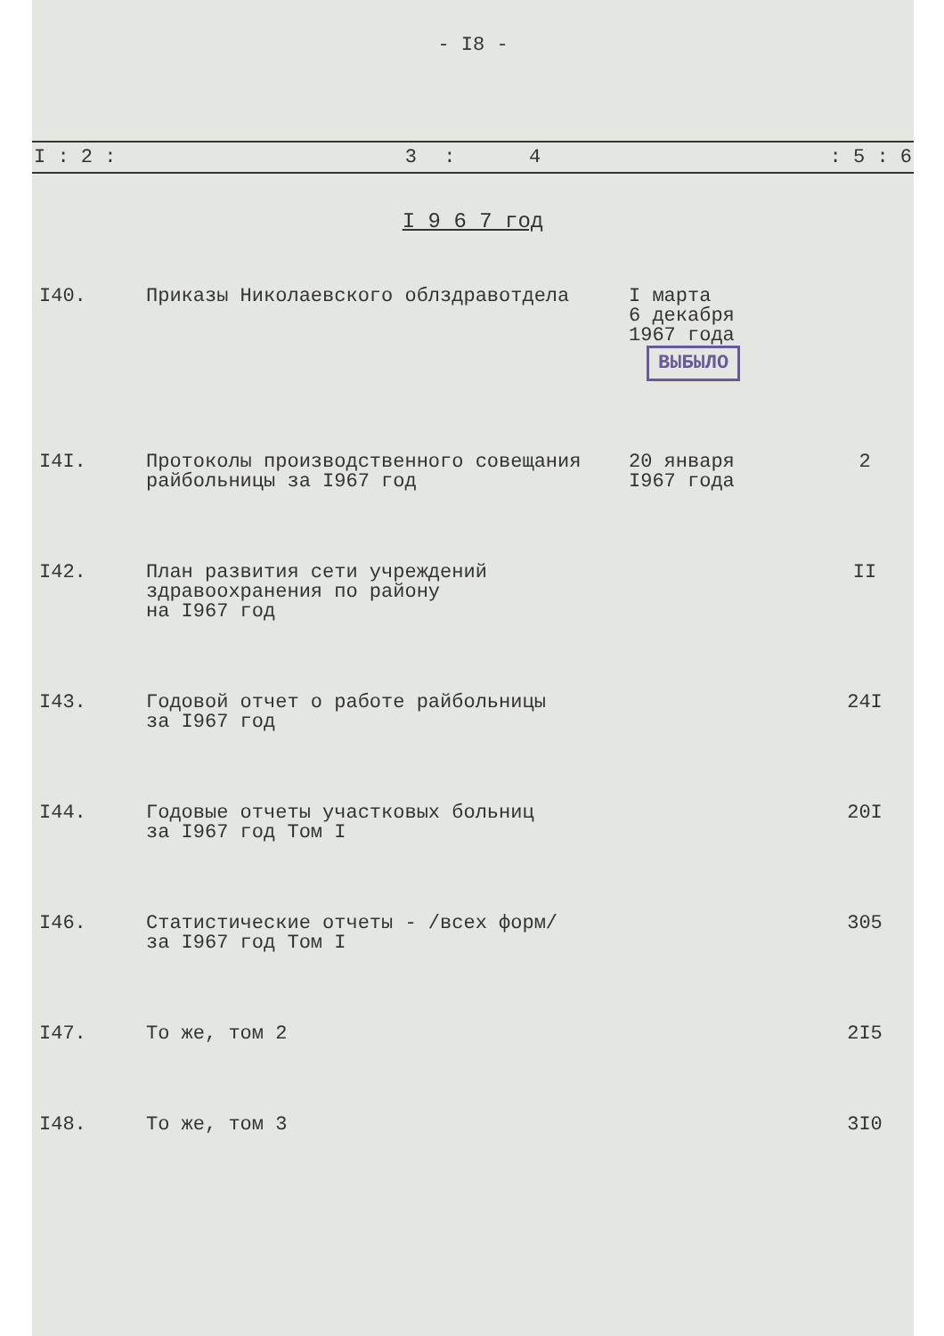- I8 -
| I : 2 : | 3 | : | 4 | : 5 : 6 |
I 9 6 7 год
| I40. | Приказы Николаевского облздравотдела | I марта 6 декабря 1967 года ВЫБЫЛО | |
| I4I. | Протоколы производственного совещания райбольницы за I967 год | 20 января I967 года | 2 |
| I42. | План развития сети учреждений здравоохранения по району на I967 год | | II |
| I43. | Годовой отчет о работе райбольницы за I967 год | | 24I |
| I44. | Годовые отчеты участковых больниц за I967 год Том I | | 20I |
| I46. | Статистические отчеты - /всех форм/ за I967 год Том I | | 305 |
| I47. | То же, том 2 | | 2I5 |
| I48. | То же, том 3 | | 3I0 |